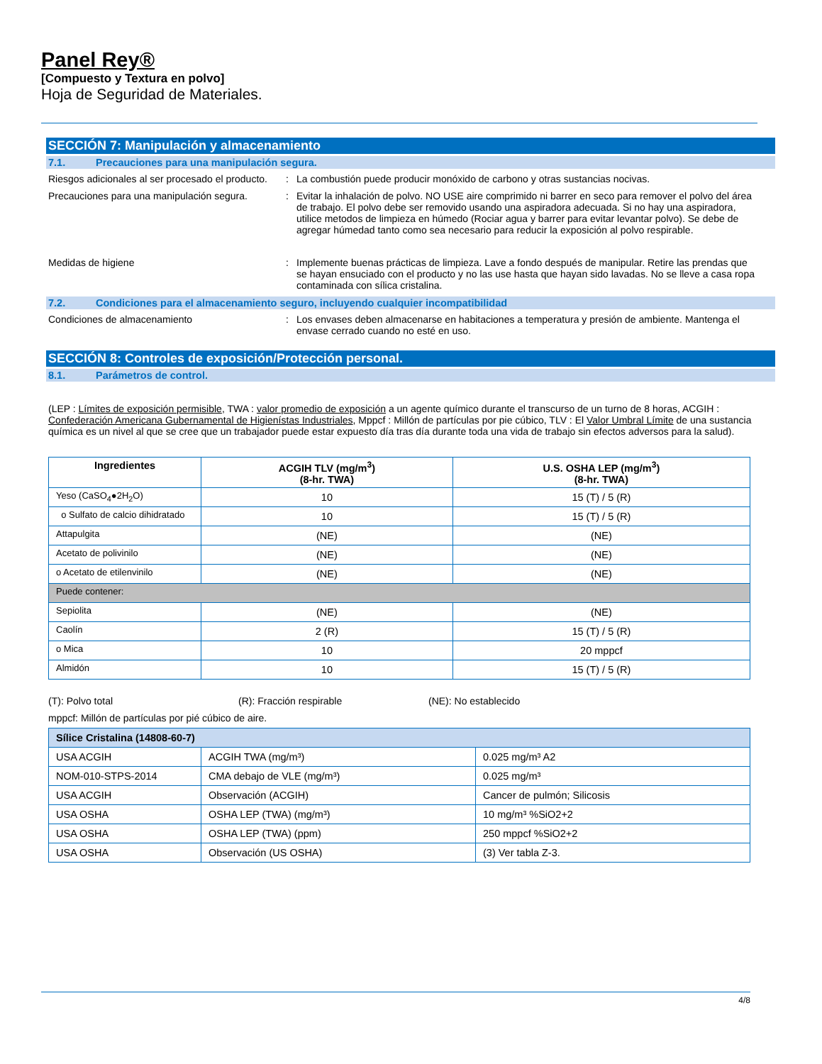Panel Rey®
[Compuesto y Textura en polvo]
Hoja de Seguridad de Materiales.
SECCIÓN 7: Manipulación y almacenamiento
7.1. Precauciones para una manipulación segura.
Riesgos adicionales al ser procesado el producto.
: La combustión puede producir monóxido de carbono y otras sustancias nocivas.
Precauciones para una manipulación segura.
: Evitar la inhalación de polvo. NO USE aire comprimido ni barrer en seco para remover el polvo del área de trabajo. El polvo debe ser removido usando una aspiradora adecuada. Si no hay una aspiradora, utilice metodos de limpieza en húmedo (Rociar agua y barrer para evitar levantar polvo). Se debe de agregar húmedad tanto como sea necesario para reducir la exposición al polvo respirable.
Medidas de higiene : Implemente buenas prácticas de limpieza. Lave a fondo después de manipular. Retire las prendas que se hayan ensuciado con el producto y no las use hasta que hayan sido lavadas. No se lleve a casa ropa contaminada con sílica cristalina.
7.2. Condiciones para el almacenamiento seguro, incluyendo cualquier incompatibilidad
Condiciones de almacenamiento : Los envases deben almacenarse en habitaciones a temperatura y presión de ambiente. Mantenga el envase cerrado cuando no esté en uso.
SECCIÓN 8: Controles de exposición/Protección personal.
8.1. Parámetros de control.
(LEP : Límites de exposición permisible, TWA : valor promedio de exposición a un agente químico durante el transcurso de un turno de 8 horas, ACGIH : Confederación Americana Gubernamental de Higienístas Industriales, Mppcf : Millón de partículas por pie cúbico, TLV : El Valor Umbral Límite de una sustancia química es un nivel al que se cree que un trabajador puede estar expuesto día tras día durante toda una vida de trabajo sin efectos adversos para la salud).
| Ingredientes | ACGIH TLV (mg/m<sup>3</sup>) (8-hr. TWA) | U.S. OSHA LEP (mg/m<sup>3</sup>) (8-hr. TWA) |
| --- | --- | --- |
| Yeso (CaSO<sub>4</sub>●2H<sub>2</sub>O) | 10 | 15 (T) / 5 (R) |
| o Sulfato de calcio dihidratado | 10 | 15 (T) / 5 (R) |
| Attapulgita | (NE) | (NE) |
| Acetato de polivinilo | (NE) | (NE) |
| o Acetato de etilenvinilo | (NE) | (NE) |
| Puede contener: | | |
| Sepiolita | (NE) | (NE) |
| Caolín | 2 (R) | 15 (T) / 5 (R) |
| o Mica | 10 | 20 mppcf |
| Almidón | 10 | 15 (T) / 5 (R) |
(T): Polvo total (R): Fracción respirable (NE): No establecido
mppcf: Millón de partículas por pié cúbico de aire.
| Sílice Cristalina (14808-60-7) | | |
| USA ACGIH | ACGIH TWA (mg/m³) | 0.025 mg/m³ A2 |
| NOM-010-STPS-2014 | CMA debajo de VLE (mg/m³) | 0.025 mg/m³ |
| USA ACGIH | Observación (ACGIH) | Cancer de pulmón; Silicosis |
| USA OSHA | OSHA LEP (TWA) (mg/m³) | 10 mg/m³ %SiO2+2 |
| USA OSHA | OSHA LEP (TWA) (ppm) | 250 mppcf %SiO2+2 |
| USA OSHA | Observación (US OSHA) | (3) Ver tabla Z-3. |
4/8